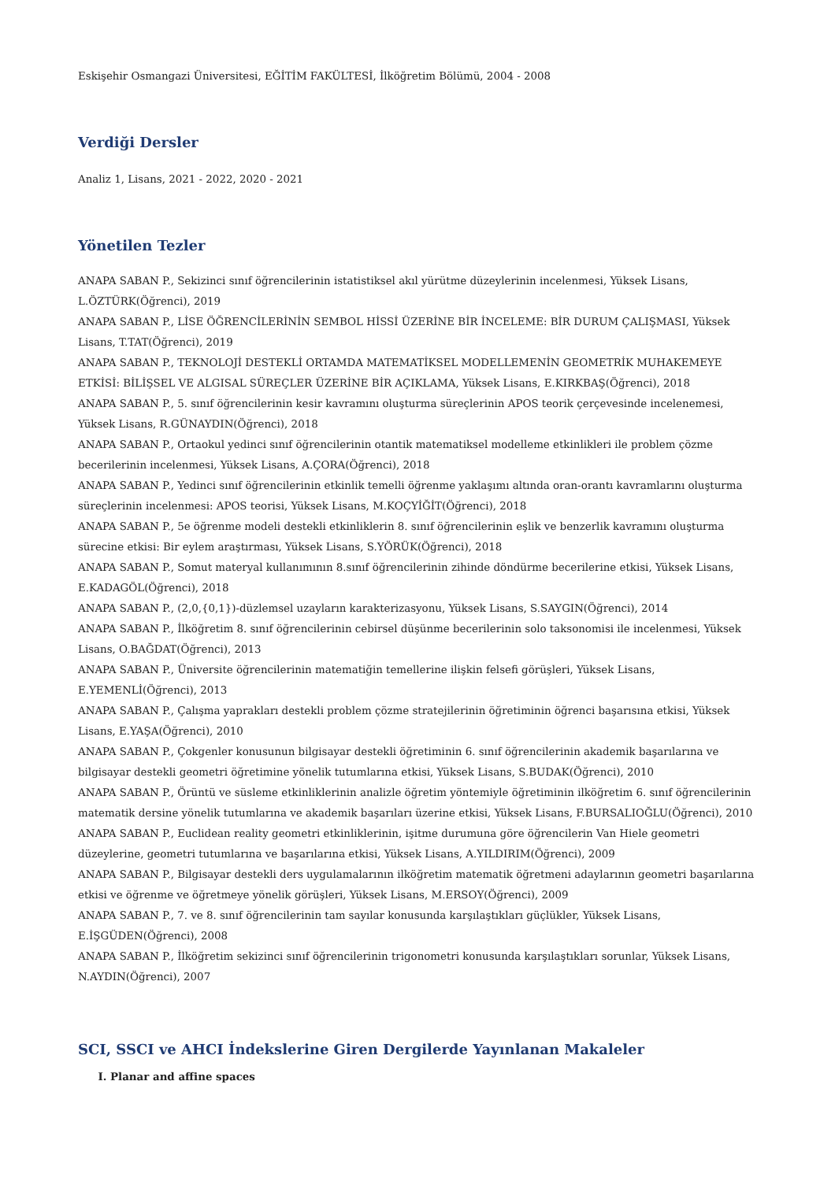Eskişehir Osmangazi Üniversitesi, EĞİTİM FAKÜLTESİ, İlköğretim Bölümü, 2004 - 2008
Verdiği Dersler
Analiz 1, Lisans, 2021 - 2022, 2020 - 2021
Yönetilen Tezler
ANAPA SABAN P., Sekizinci sınıf öğrencilerinin istatistiksel akıl yürütme düzeylerinin incelenmesi, Yüksek Lisans, L.ÖZTÜRK(Öğrenci), 2019
ANAPA SABAN P., LİSE ÖĞRENCİLERİNİN SEMBOL HİSSİ ÜZERİNE BİR İNCELEME: BİR DURUM ÇALIŞMASI, Yüksek Lisans, T.TAT(Öğrenci), 2019
ANAPA SABAN P., TEKNOLOJİ DESTEKLİ ORTAMDA MATEMATİKSEL MODELLEMENİN GEOMETRİK MUHAKEMEYE ETKİSİ: BİLİŞSEL VE ALGISAL SÜREÇLER ÜZERİNE BİR AÇIKLAMA, Yüksek Lisans, E.KIRKBAŞ(Öğrenci), 2018
ANAPA SABAN P., 5. sınıf öğrencilerinin kesir kavramını oluşturma süreçlerinin APOS teorik çerçevesinde incelenemesi, Yüksek Lisans, R.GÜNAYDIN(Öğrenci), 2018
ANAPA SABAN P., Ortaokul yedinci sınıf öğrencilerinin otantik matematiksel modelleme etkinlikleri ile problem çözme becerilerinin incelenmesi, Yüksek Lisans, A.ÇORA(Öğrenci), 2018
ANAPA SABAN P., Yedinci sınıf öğrencilerinin etkinlik temelli öğrenme yaklaşımı altında oran-orantı kavramlarını oluşturma süreçlerinin incelenmesi: APOS teorisi, Yüksek Lisans, M.KOÇYİĞİT(Öğrenci), 2018
ANAPA SABAN P., 5e öğrenme modeli destekli etkinliklerin 8. sınıf öğrencilerinin eşlik ve benzerlik kavramını oluşturma sürecine etkisi: Bir eylem araştırması, Yüksek Lisans, S.YÖRÜK(Öğrenci), 2018
ANAPA SABAN P., Somut materyal kullanımının 8.sınıf öğrencilerinin zihinde döndürme becerilerine etkisi, Yüksek Lisans, E.KADAGÖL(Öğrenci), 2018
ANAPA SABAN P., (2,0,{0,1})-düzlemsel uzayların karakterizasyonu, Yüksek Lisans, S.SAYGIN(Öğrenci), 2014
ANAPA SABAN P., İlköğretim 8. sınıf öğrencilerinin cebirsel düşünme becerilerinin solo taksonomisi ile incelenmesi, Yüksek Lisans, O.BAĞDAT(Öğrenci), 2013
ANAPA SABAN P., Üniversite öğrencilerinin matematiğin temellerine ilişkin felsefi görüşleri, Yüksek Lisans, E.YEMENLİ(Öğrenci), 2013
ANAPA SABAN P., Çalışma yaprakları destekli problem çözme stratejilerinin öğretiminin öğrenci başarısına etkisi, Yüksek Lisans, E.YAŞA(Öğrenci), 2010
ANAPA SABAN P., Çokgenler konusunun bilgisayar destekli öğretiminin 6. sınıf öğrencilerinin akademik başarılarına ve bilgisayar destekli geometri öğretimine yönelik tutumlarına etkisi, Yüksek Lisans, S.BUDAK(Öğrenci), 2010
ANAPA SABAN P., Örüntü ve süsleme etkinliklerinin analizle öğretim yöntemiyle öğretiminin ilköğretim 6. sınıf öğrencilerinin matematik dersine yönelik tutumlarına ve akademik başarıları üzerine etkisi, Yüksek Lisans, F.BURSALIOĞLU(Öğrenci), 2010
ANAPA SABAN P., Euclidean reality geometri etkinliklerinin, işitme durumuna göre öğrencilerin Van Hiele geometri düzeylerine, geometri tutumlarına ve başarılarına etkisi, Yüksek Lisans, A.YILDIRIM(Öğrenci), 2009
ANAPA SABAN P., Bilgisayar destekli ders uygulamalarının ilköğretim matematik öğretmeni adaylarının geometri başarılarına etkisi ve öğrenme ve öğretmeye yönelik görüşleri, Yüksek Lisans, M.ERSOY(Öğrenci), 2009
ANAPA SABAN P., 7. ve 8. sınıf öğrencilerinin tam sayılar konusunda karşılaştıkları güçlükler, Yüksek Lisans, E.İŞGÜDEN(Öğrenci), 2008
ANAPA SABAN P., İlköğretim sekizinci sınıf öğrencilerinin trigonometri konusunda karşılaştıkları sorunlar, Yüksek Lisans, N.AYDIN(Öğrenci), 2007
SCI, SSCI ve AHCI İndekslerine Giren Dergilerde Yayınlanan Makaleler
I. Planar and affine spaces